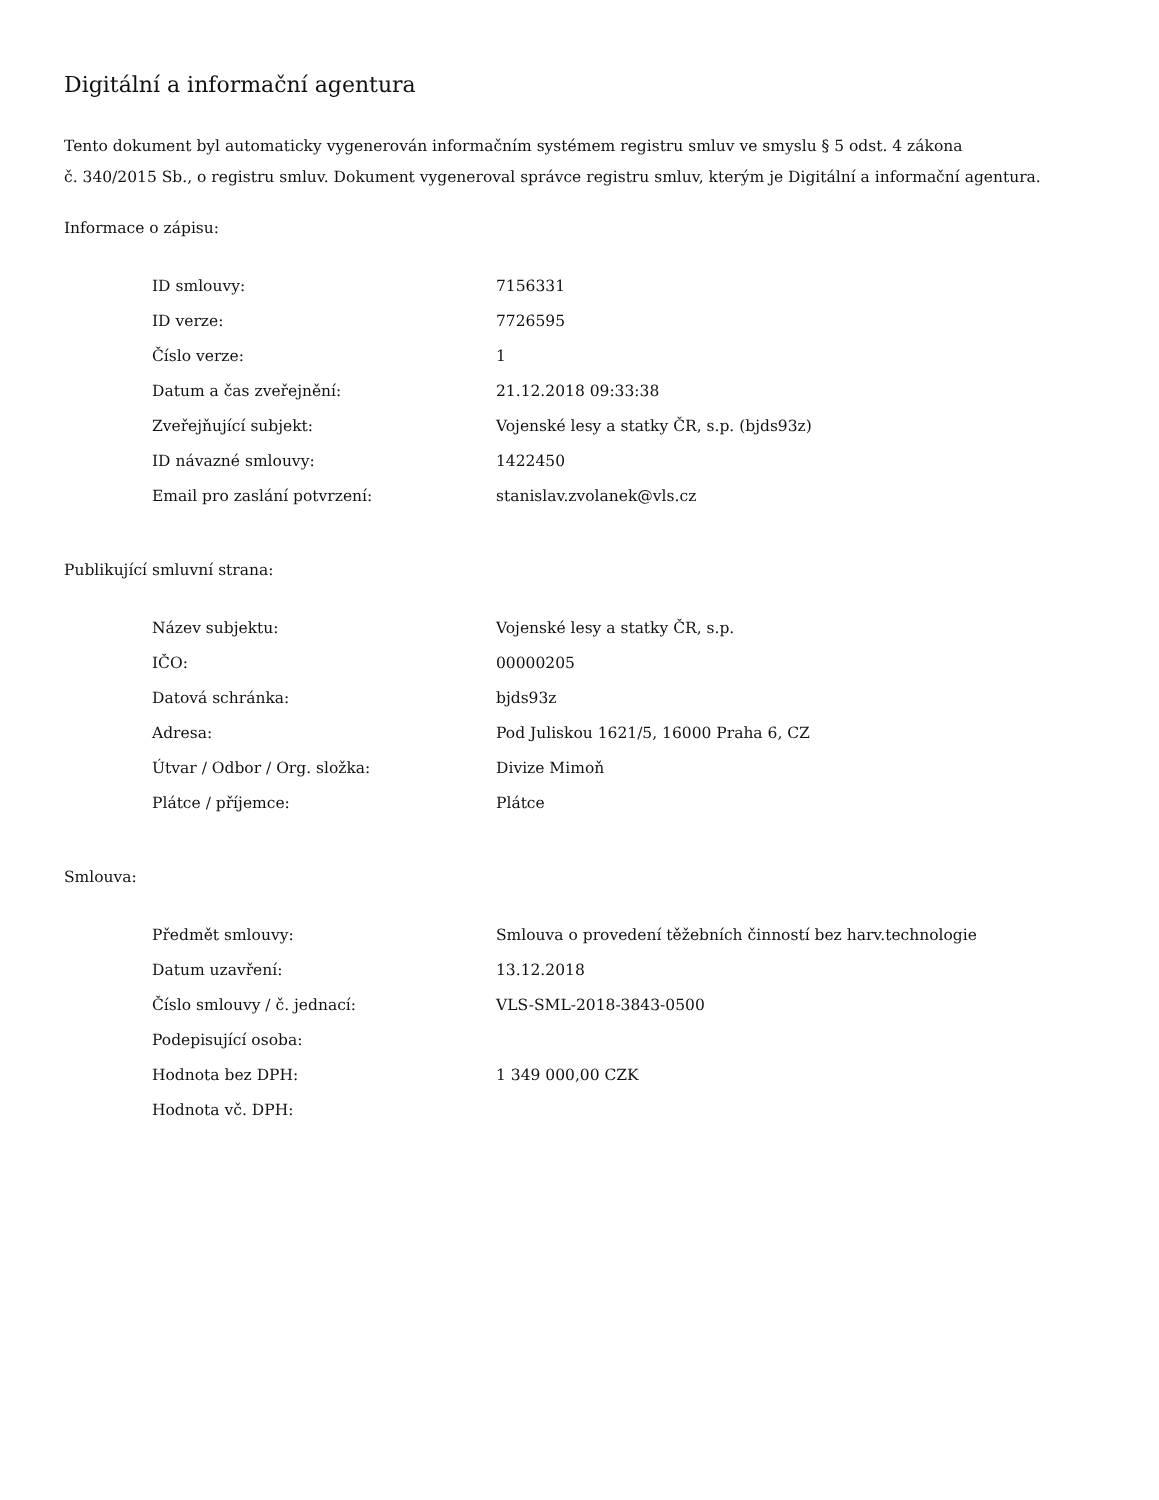Digitální a informační agentura
Tento dokument byl automaticky vygenerován informačním systémem registru smluv ve smyslu § 5 odst. 4 zákona
č. 340/2015 Sb., o registru smluv. Dokument vygeneroval správce registru smluv, kterým je Digitální a informační agentura.
Informace o zápisu:
| ID smlouvy: | 7156331 |
| ID verze: | 7726595 |
| Číslo verze: | 1 |
| Datum a čas zveřejnění: | 21.12.2018 09:33:38 |
| Zveřejňující subjekt: | Vojenské lesy a statky ČR, s.p. (bjds93z) |
| ID návazné smlouvy: | 1422450 |
| Email pro zaslání potvrzení: | stanislav.zvolanek@vls.cz |
Publikující smluvní strana:
| Název subjektu: | Vojenské lesy a statky ČR, s.p. |
| IČO: | 00000205 |
| Datová schránka: | bjds93z |
| Adresa: | Pod Juliskou 1621/5, 16000 Praha 6, CZ |
| Útvar / Odbor / Org. složka: | Divize Mimoň |
| Plátce / příjemce: | Plátce |
Smlouva:
| Předmět smlouvy: | Smlouva o provedení těžebních činností bez harv.technologie |
| Datum uzavření: | 13.12.2018 |
| Číslo smlouvy / č. jednací: | VLS-SML-2018-3843-0500 |
| Podepisující osoba: | |
| Hodnota bez DPH: | 1 349 000,00 CZK |
| Hodnota vč. DPH: | |